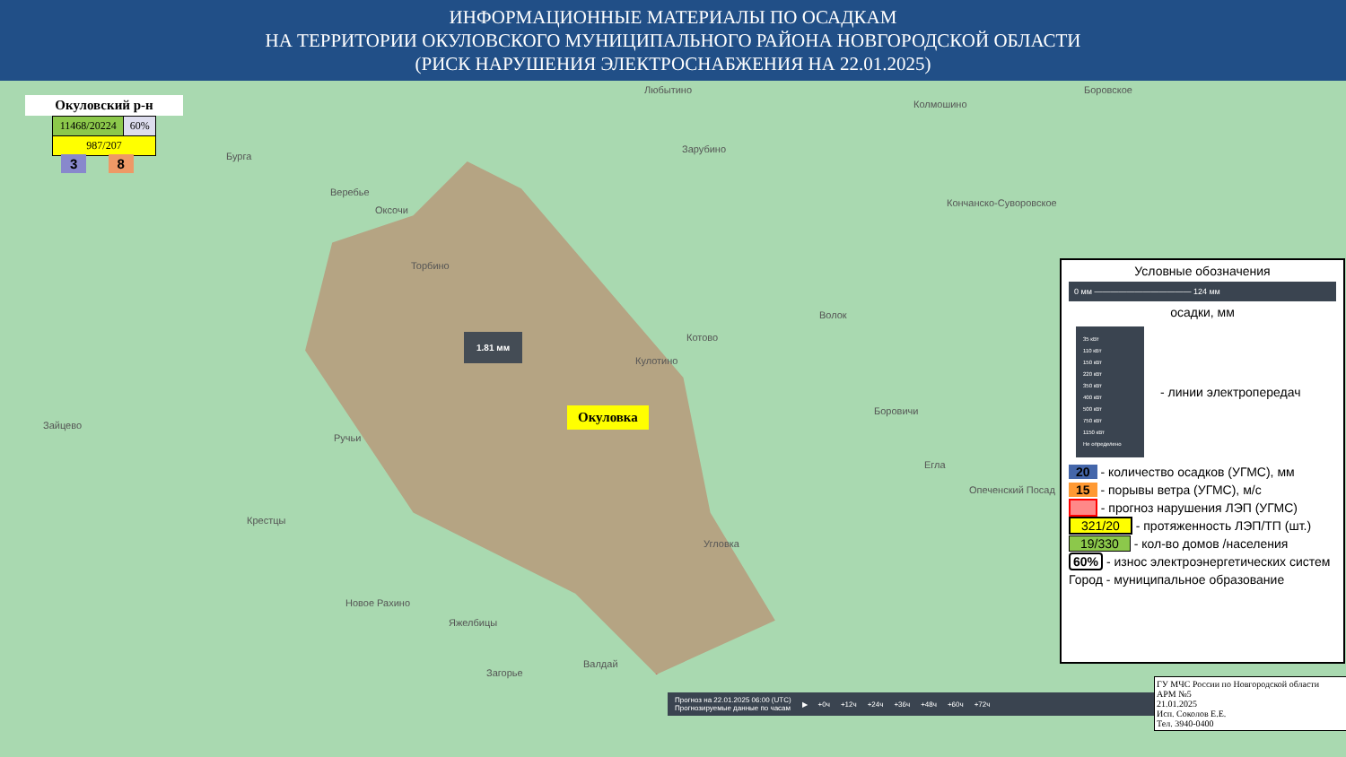ИНФОРМАЦИОННЫЕ МАТЕРИАЛЫ ПО ОСАДКАМ
НА ТЕРРИТОРИИ ОКУЛОВСКОГО МУНИЦИПАЛЬНОГО РАЙОНА НОВГОРОДСКОЙ ОБЛАСТИ
(РИСК НАРУШЕНИЯ ЭЛЕКТРОСНАБЖЕНИЯ НА 22.01.2025)
Окуловский р-н
| 11468/20224 | 60% |
| 987/207 | |
3 8
Любытино
Колмошино
Боровское
Бурга
Зарубино
Веребье
Оксочи
Кончанско-Суворовское
Торбино
Волок
Котово
Кулотино
Боровичи
Зайцево
Ручьи
Егла
Опеченский Посад
Крестцы
Угловка
Новое Рахино
Яжелбицы
Валдай
Загорье
1.81 мм
Окуловка
Условные обозначения
0 мм ———————————— 124 мм
осадки, мм
35 кВт
110 кВт
150 кВт
220 кВт
350 кВт
400 кВт
500 кВт
750 кВт
1150 кВт
Не определено
- линии электропередач
20 - количество осадков (УГМС), мм
15 - порывы ветра (УГМС), м/с
- прогноз нарушения ЛЭП (УГМС)
321/20 - протяженность ЛЭП/ТП (шт.)
19/330 - кол-во домов /населения
60% - износ электроэнергетических систем
Город - муниципальное образование
Прогноз на 22.01.2025 06:00 (UTC)
Прогнозируемые данные по часам ▶ +0ч +12ч +24ч +36ч +48ч +60ч +72ч
ГУ МЧС России по Новгородской области
АРМ №5
21.01.2025
Исп. Соколов Е.Е.
Тел. 3940-0400